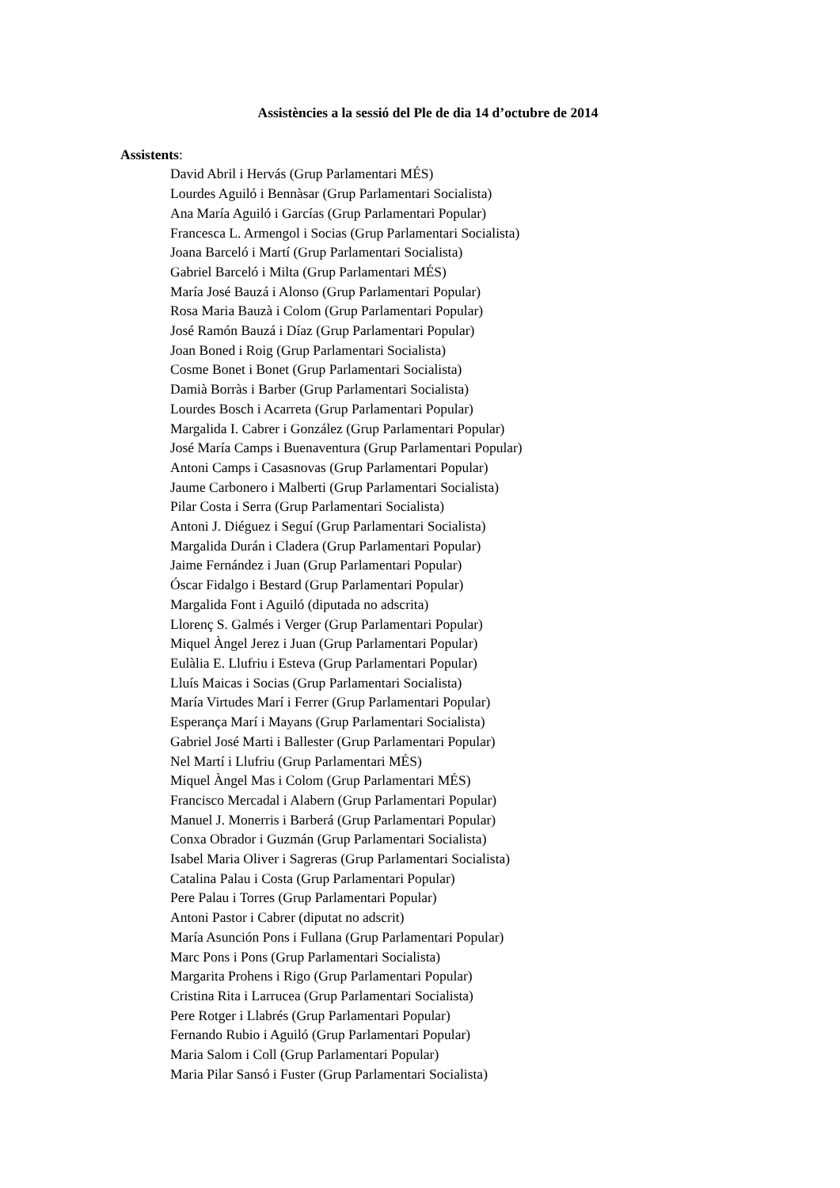Assistències a la sessió del Ple de dia 14 d’octubre de 2014
Assistents:
David Abril i Hervás (Grup Parlamentari MÉS)
Lourdes Aguiló i Bennàsar (Grup Parlamentari Socialista)
Ana María Aguiló i Garcías (Grup Parlamentari Popular)
Francesca L. Armengol i Socias (Grup Parlamentari Socialista)
Joana Barceló i Martí (Grup Parlamentari Socialista)
Gabriel Barceló i Milta (Grup Parlamentari MÉS)
María José Bauzá i Alonso (Grup Parlamentari Popular)
Rosa Maria Bauzà i Colom (Grup Parlamentari Popular)
José Ramón Bauzá i Díaz (Grup Parlamentari Popular)
Joan Boned i Roig (Grup Parlamentari Socialista)
Cosme Bonet i Bonet (Grup Parlamentari Socialista)
Damià Borràs i Barber (Grup Parlamentari Socialista)
Lourdes Bosch i Acarreta (Grup Parlamentari Popular)
Margalida I. Cabrer i González (Grup Parlamentari Popular)
José María Camps i Buenaventura (Grup Parlamentari Popular)
Antoni Camps i Casasnovas (Grup Parlamentari Popular)
Jaume Carbonero i Malberti (Grup Parlamentari Socialista)
Pilar Costa i Serra (Grup Parlamentari Socialista)
Antoni J. Diéguez i Seguí (Grup Parlamentari Socialista)
Margalida Durán i Cladera (Grup Parlamentari Popular)
Jaime Fernández i Juan (Grup Parlamentari Popular)
Óscar Fidalgo i Bestard (Grup Parlamentari Popular)
Margalida Font i Aguiló (diputada no adscrita)
Llorenç S. Galmés i Verger (Grup Parlamentari Popular)
Miquel Àngel Jerez i Juan (Grup Parlamentari Popular)
Eulàlia E. Llufriu i Esteva (Grup Parlamentari Popular)
Lluís Maicas i Socias (Grup Parlamentari Socialista)
María Virtudes Marí i Ferrer (Grup Parlamentari Popular)
Esperança Marí i Mayans (Grup Parlamentari Socialista)
Gabriel José Marti i Ballester (Grup Parlamentari Popular)
Nel Martí i Llufriu (Grup Parlamentari MÉS)
Miquel Àngel Mas i Colom (Grup Parlamentari MÉS)
Francisco Mercadal i Alabern (Grup Parlamentari Popular)
Manuel J. Monerris i Barberá (Grup Parlamentari Popular)
Conxa Obrador i Guzmán (Grup Parlamentari Socialista)
Isabel Maria Oliver i Sagreras (Grup Parlamentari Socialista)
Catalina Palau i Costa (Grup Parlamentari Popular)
Pere Palau i Torres (Grup Parlamentari Popular)
Antoni Pastor i Cabrer (diputat no adscrit)
María Asunción Pons i Fullana (Grup Parlamentari Popular)
Marc Pons i Pons (Grup Parlamentari Socialista)
Margarita Prohens i Rigo (Grup Parlamentari Popular)
Cristina Rita i Larrucea (Grup Parlamentari Socialista)
Pere Rotger i Llabrés (Grup Parlamentari Popular)
Fernando Rubio i Aguiló (Grup Parlamentari Popular)
Maria Salom i Coll (Grup Parlamentari Popular)
Maria Pilar Sansó i Fuster (Grup Parlamentari Socialista)